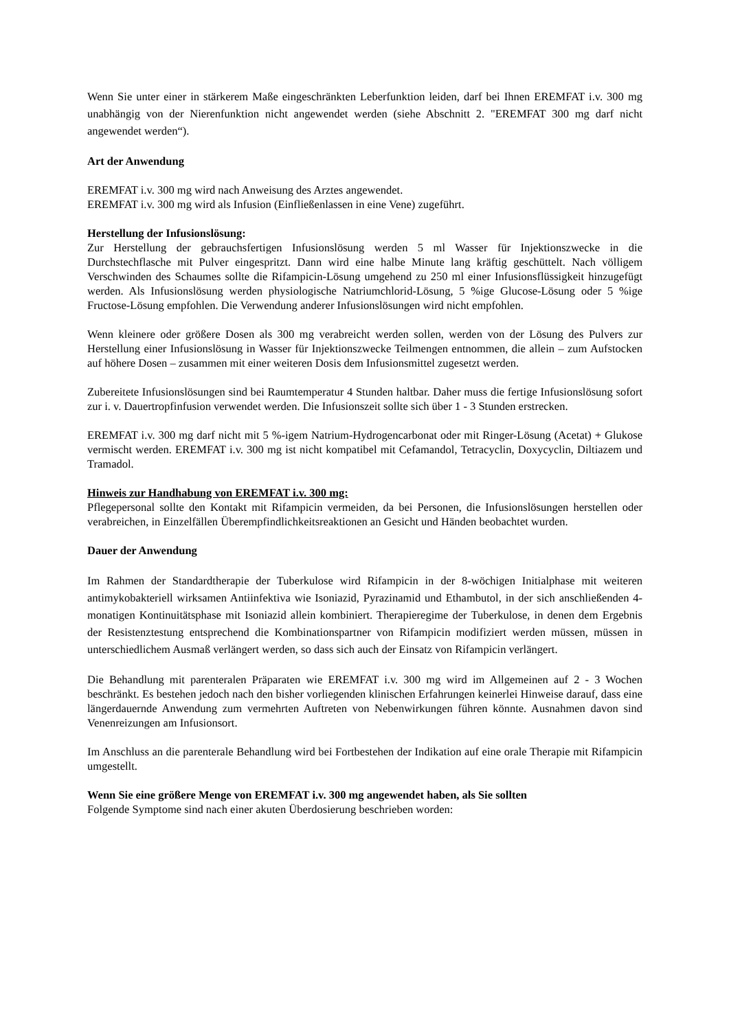Wenn Sie unter einer in stärkerem Maße eingeschränkten Leberfunktion leiden, darf bei Ihnen EREMFAT i.v. 300 mg unabhängig von der Nierenfunktion nicht angewendet werden (siehe Abschnitt 2. "EREMFAT 300 mg darf nicht angewendet werden“).
Art der Anwendung
EREMFAT i.v. 300 mg wird nach Anweisung des Arztes angewendet.
EREMFAT i.v. 300 mg wird als Infusion (Einfließenlassen in eine Vene) zugeführt.
Herstellung der Infusionslösung:
Zur Herstellung der gebrauchsfertigen Infusionslösung werden 5 ml Wasser für Injektionszwecke in die Durchstechflasche mit Pulver eingespritzt. Dann wird eine halbe Minute lang kräftig geschüttelt. Nach völligem Verschwinden des Schaumes sollte die Rifampicin-Lösung umgehend zu 250 ml einer Infusionsflüssigkeit hinzugefügt werden. Als Infusionslösung werden physiologische Natriumchlorid-Lösung, 5 %ige Glucose-Lösung oder 5 %ige Fructose-Lösung empfohlen. Die Verwendung anderer Infusionslösungen wird nicht empfohlen.
Wenn kleinere oder größere Dosen als 300 mg verabreicht werden sollen, werden von der Lösung des Pulvers zur Herstellung einer Infusionslösung in Wasser für Injektionszwecke Teilmengen entnommen, die allein – zum Aufstocken auf höhere Dosen – zusammen mit einer weiteren Dosis dem Infusionsmittel zugesetzt werden.
Zubereitete Infusionslösungen sind bei Raumtemperatur 4 Stunden haltbar. Daher muss die fertige Infusionslösung sofort zur i. v. Dauertropfinfusion verwendet werden. Die Infusionszeit sollte sich über 1 - 3 Stunden erstrecken.
EREMFAT i.v. 300 mg darf nicht mit 5 %-igem Natrium-Hydrogencarbonat oder mit Ringer-Lösung (Acetat) + Glukose vermischt werden. EREMFAT i.v. 300 mg ist nicht kompatibel mit Cefamandol, Tetracyclin, Doxycyclin, Diltiazem und Tramadol.
Hinweis zur Handhabung von EREMFAT i.v. 300 mg:
Pflegepersonal sollte den Kontakt mit Rifampicin vermeiden, da bei Personen, die Infusionslösungen herstellen oder verabreichen, in Einzelfällen Überempfindlichkeitsreaktionen an Gesicht und Händen beobachtet wurden.
Dauer der Anwendung
Im Rahmen der Standardtherapie der Tuberkulose wird Rifampicin in der 8-wöchigen Initialphase mit weiteren antimykobakteriell wirksamen Antiinfektiva wie Isoniazid, Pyrazinamid und Ethambutol, in der sich anschließenden 4-monatigen Kontinuitätsphase mit Isoniazid allein kombiniert. Therapieregime der Tuberkulose, in denen dem Ergebnis der Resistenztestung entsprechend die Kombinationspartner von Rifampicin modifiziert werden müssen, müssen in unterschiedlichem Ausmaß verlängert werden, so dass sich auch der Einsatz von Rifampicin verlängert.
Die Behandlung mit parenteralen Präparaten wie EREMFAT i.v. 300 mg wird im Allgemeinen auf 2 - 3 Wochen beschränkt. Es bestehen jedoch nach den bisher vorliegenden klinischen Erfahrungen keinerlei Hinweise darauf, dass eine längerdauernde Anwendung zum vermehrten Auftreten von Nebenwirkungen führen könnte. Ausnahmen davon sind Venenreizungen am Infusionsort.
Im Anschluss an die parenterale Behandlung wird bei Fortbestehen der Indikation auf eine orale Therapie mit Rifampicin umgestellt.
Wenn Sie eine größere Menge von EREMFAT i.v. 300 mg angewendet haben, als Sie sollten
Folgende Symptome sind nach einer akuten Überdosierung beschrieben worden: